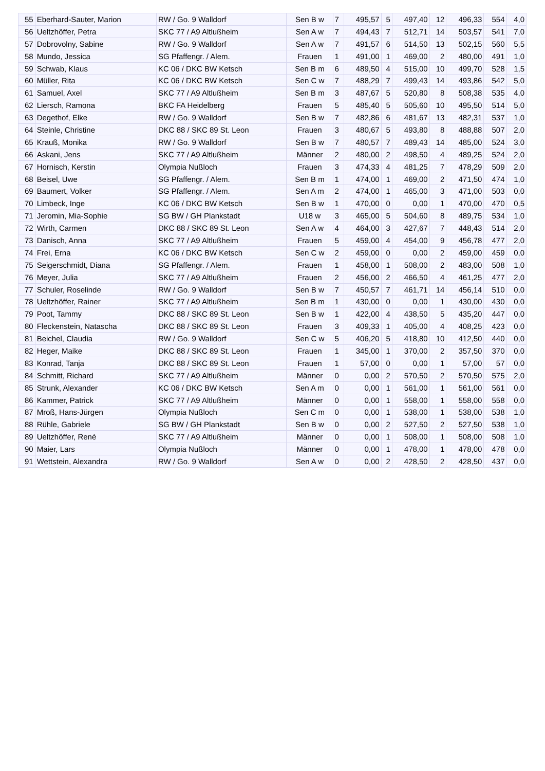| 55 | Eberhard-Sauter, Marion | RW / Go. 9 Walldorf | Sen B w | 7 | 495,57 | 5 | 497,40 | 12 | 496,33 | 554 | 4,0 |
| 56 | Ueltzhöffer, Petra | SKC 77 / A9 Altlußheim | Sen A w | 7 | 494,43 | 7 | 512,71 | 14 | 503,57 | 541 | 7,0 |
| 57 | Dobrovolny, Sabine | RW / Go. 9 Walldorf | Sen A w | 7 | 491,57 | 6 | 514,50 | 13 | 502,15 | 560 | 5,5 |
| 58 | Mundo, Jessica | SG Pfaffengr. / Alem. | Frauen | 1 | 491,00 | 1 | 469,00 | 2 | 480,00 | 491 | 1,0 |
| 59 | Schwab, Klaus | KC 06 / DKC BW Ketsch | Sen B m | 6 | 489,50 | 4 | 515,00 | 10 | 499,70 | 528 | 1,5 |
| 60 | Müller, Rita | KC 06 / DKC BW Ketsch | Sen C w | 7 | 488,29 | 7 | 499,43 | 14 | 493,86 | 542 | 5,0 |
| 61 | Samuel, Axel | SKC 77 / A9 Altlußheim | Sen B m | 3 | 487,67 | 5 | 520,80 | 8 | 508,38 | 535 | 4,0 |
| 62 | Liersch, Ramona | BKC FA Heidelberg | Frauen | 5 | 485,40 | 5 | 505,60 | 10 | 495,50 | 514 | 5,0 |
| 63 | Degethof, Elke | RW / Go. 9 Walldorf | Sen B w | 7 | 482,86 | 6 | 481,67 | 13 | 482,31 | 537 | 1,0 |
| 64 | Steinle, Christine | DKC 88 / SKC 89 St. Leon | Frauen | 3 | 480,67 | 5 | 493,80 | 8 | 488,88 | 507 | 2,0 |
| 65 | Krauß, Monika | RW / Go. 9 Walldorf | Sen B w | 7 | 480,57 | 7 | 489,43 | 14 | 485,00 | 524 | 3,0 |
| 66 | Askani, Jens | SKC 77 / A9 Altlußheim | Männer | 2 | 480,00 | 2 | 498,50 | 4 | 489,25 | 524 | 2,0 |
| 67 | Hornisch, Kerstin | Olympia Nußloch | Frauen | 3 | 474,33 | 4 | 481,25 | 7 | 478,29 | 509 | 2,0 |
| 68 | Beisel, Uwe | SG Pfaffengr. / Alem. | Sen B m | 1 | 474,00 | 1 | 469,00 | 2 | 471,50 | 474 | 1,0 |
| 69 | Baumert, Volker | SG Pfaffengr. / Alem. | Sen A m | 2 | 474,00 | 1 | 465,00 | 3 | 471,00 | 503 | 0,0 |
| 70 | Limbeck, Inge | KC 06 / DKC BW Ketsch | Sen B w | 1 | 470,00 | 0 | 0,00 | 1 | 470,00 | 470 | 0,5 |
| 71 | Jeromin, Mia-Sophie | SG BW / GH Plankstadt | U18 w | 3 | 465,00 | 5 | 504,60 | 8 | 489,75 | 534 | 1,0 |
| 72 | Wirth, Carmen | DKC 88 / SKC 89 St. Leon | Sen A w | 4 | 464,00 | 3 | 427,67 | 7 | 448,43 | 514 | 2,0 |
| 73 | Danisch, Anna | SKC 77 / A9 Altlußheim | Frauen | 5 | 459,00 | 4 | 454,00 | 9 | 456,78 | 477 | 2,0 |
| 74 | Frei, Erna | KC 06 / DKC BW Ketsch | Sen C w | 2 | 459,00 | 0 | 0,00 | 2 | 459,00 | 459 | 0,0 |
| 75 | Seigerschmidt, Diana | SG Pfaffengr. / Alem. | Frauen | 1 | 458,00 | 1 | 508,00 | 2 | 483,00 | 508 | 1,0 |
| 76 | Meyer, Julia | SKC 77 / A9 Altlußheim | Frauen | 2 | 456,00 | 2 | 466,50 | 4 | 461,25 | 477 | 2,0 |
| 77 | Schuler, Roselinde | RW / Go. 9 Walldorf | Sen B w | 7 | 450,57 | 7 | 461,71 | 14 | 456,14 | 510 | 0,0 |
| 78 | Ueltzhöffer, Rainer | SKC 77 / A9 Altlußheim | Sen B m | 1 | 430,00 | 0 | 0,00 | 1 | 430,00 | 430 | 0,0 |
| 79 | Poot, Tammy | DKC 88 / SKC 89 St. Leon | Sen B w | 1 | 422,00 | 4 | 438,50 | 5 | 435,20 | 447 | 0,0 |
| 80 | Fleckenstein, Natascha | DKC 88 / SKC 89 St. Leon | Frauen | 3 | 409,33 | 1 | 405,00 | 4 | 408,25 | 423 | 0,0 |
| 81 | Beichel, Claudia | RW / Go. 9 Walldorf | Sen C w | 5 | 406,20 | 5 | 418,80 | 10 | 412,50 | 440 | 0,0 |
| 82 | Heger, Maike | DKC 88 / SKC 89 St. Leon | Frauen | 1 | 345,00 | 1 | 370,00 | 2 | 357,50 | 370 | 0,0 |
| 83 | Konrad, Tanja | DKC 88 / SKC 89 St. Leon | Frauen | 1 | 57,00 | 0 | 0,00 | 1 | 57,00 | 57 | 0,0 |
| 84 | Schmitt, Richard | SKC 77 / A9 Altlußheim | Männer | 0 | 0,00 | 2 | 570,50 | 2 | 570,50 | 575 | 2,0 |
| 85 | Strunk, Alexander | KC 06 / DKC BW Ketsch | Sen A m | 0 | 0,00 | 1 | 561,00 | 1 | 561,00 | 561 | 0,0 |
| 86 | Kammer, Patrick | SKC 77 / A9 Altlußheim | Männer | 0 | 0,00 | 1 | 558,00 | 1 | 558,00 | 558 | 0,0 |
| 87 | Mroß, Hans-Jürgen | Olympia Nußloch | Sen C m | 0 | 0,00 | 1 | 538,00 | 1 | 538,00 | 538 | 1,0 |
| 88 | Rühle, Gabriele | SG BW / GH Plankstadt | Sen B w | 0 | 0,00 | 2 | 527,50 | 2 | 527,50 | 538 | 1,0 |
| 89 | Ueltzhöffer, René | SKC 77 / A9 Altlußheim | Männer | 0 | 0,00 | 1 | 508,00 | 1 | 508,00 | 508 | 1,0 |
| 90 | Maier, Lars | Olympia Nußloch | Männer | 0 | 0,00 | 1 | 478,00 | 1 | 478,00 | 478 | 0,0 |
| 91 | Wettstein, Alexandra | RW / Go. 9 Walldorf | Sen A w | 0 | 0,00 | 2 | 428,50 | 2 | 428,50 | 437 | 0,0 |